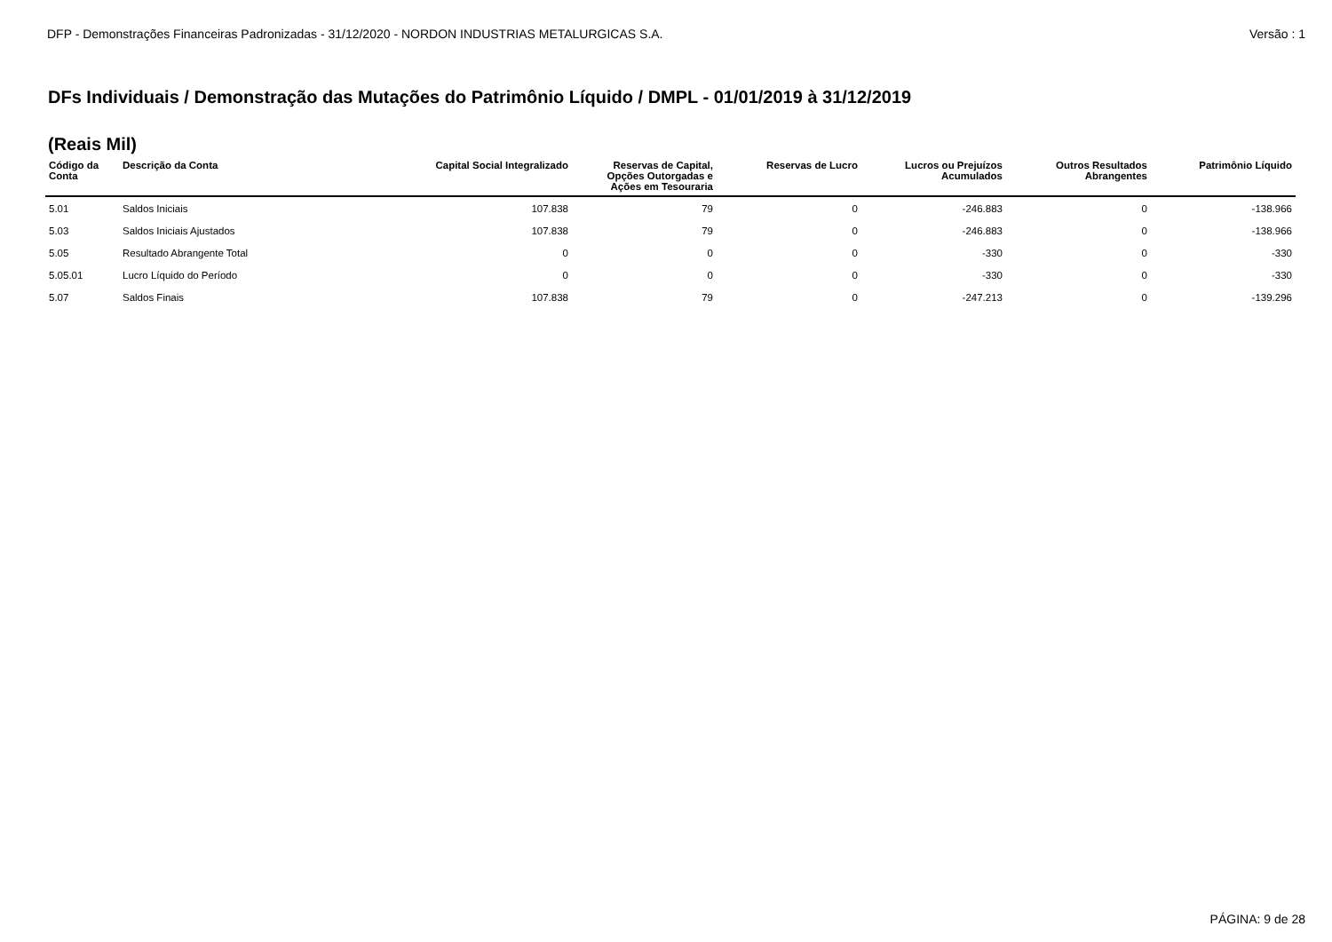DFP - Demonstrações Financeiras Padronizadas - 31/12/2020 - NORDON INDUSTRIAS METALURGICAS S.A. Versão : 1
DFs Individuais / Demonstração das Mutações do Patrimônio Líquido / DMPL - 01/01/2019 à 31/12/2019
(Reais Mil)
| Código da Conta | Descrição da Conta | Capital Social Integralizado | Reservas de Capital, Opções Outorgadas e Ações em Tesouraria | Reservas de Lucro | Lucros ou Prejuízos Acumulados | Outros Resultados Abrangentes | Patrimônio Líquido |
| --- | --- | --- | --- | --- | --- | --- | --- |
| 5.01 | Saldos Iniciais | 107.838 | 79 | 0 | -246.883 | 0 | -138.966 |
| 5.03 | Saldos Iniciais Ajustados | 107.838 | 79 | 0 | -246.883 | 0 | -138.966 |
| 5.05 | Resultado Abrangente Total | 0 | 0 | 0 | -330 | 0 | -330 |
| 5.05.01 | Lucro Líquido do Período | 0 | 0 | 0 | -330 | 0 | -330 |
| 5.07 | Saldos Finais | 107.838 | 79 | 0 | -247.213 | 0 | -139.296 |
PÁGINA: 9 de 28